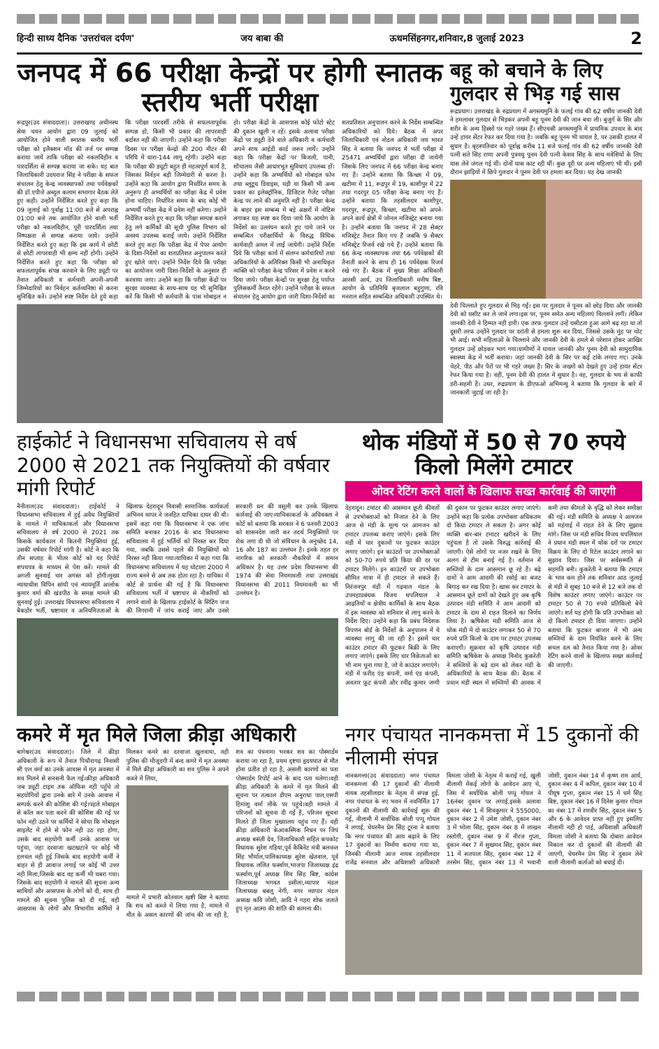हिन्दी साध्य दैनिक 'उत्तरांचल दर्पण' जय बाबा की ऊधमसिंहनगर,शनिवार,8 जुलाई 2023 2
जनपद में 66 परीक्षा केन्द्रों पर होगी स्नातक स्तरीय भर्ती परीक्षा
रूद्रपुर(उद संवाददाता)। उत्तराखण्ड अधीनस्थ सेवा चयन आयोग द्वारा 09 जुलाई को आयोजित होने वाली स्नातक स्तरीय भर्ती परीक्षा को इलैक्शन मॉड की तर्ज पर सम्पन्न कराया जायें ताकि परीक्षा को नकलविहीन व पारदर्शिता से सम्पन्न कराया जा सके। यह बात जिलाधिकारी उदयराज सिंह ने परीक्षा के सफल संचालन हेतु केन्द्र व्यवस्थापकों तथा पर्यवेक्षकों की डॉ.एपीजे अब्दुल कलाम सभागार बैठक लेते हुए कही। उन्होंने निर्देशित करते हुए कहा कि 09 जुलाई को पूर्वाह्न 11:00 बजे से अपराह्न 01:00 बजे तक आयोजित होने वाली भर्ती परीक्षा को नकलविहीन, पूरी पारदर्शिता तथा निष्पक्षता से सम्पन्न कराया जाये। उन्होंने निर्देशित करते हुए कहा कि इस कार्य में छोटी से छोटी लापरवाही भी क्षम्य नहीं होगी। उन्होंने निर्देशित करते हुए कहा कि परीक्षा को सफलतापूर्वक संपन्न करवाने के लिए ड्यूटी पर तैनात अधिकारी व कर्मचारी अपनी-अपनी जिम्मेदारियों का निर्वहन कर्तव्यनिष्ठा से करना सुनिश्चित करें। उन्होने स्पष्ट निर्देश देते हुये कहा कि परीक्षा पारदर्शी तरीके से सफलतापूर्वक सम्पन्न हो, किसी भी प्रकार की लापरवाही बर्दाश्त नहीं की जाएगी। उन्होंने कहा कि परीक्षा दिवस पर परीक्षा केन्द्रों की 200 मीटर की परिधि में धारा-144 लागू रहेगी। उन्होंने कहा कि परीक्षा की ड्यूटी बहुत ही महत्वपूर्ण कार्य है, जिसका निर्वहन बड़ी जिम्मेदारी से करना है। उन्होंने कहा कि आयोग द्वारा निर्धारित समय के अनुरूप ही अभ्यर्थियों का परीक्षा केंद्र में प्रवेश होना चाहिए। निर्धारित समय के बाद कोई भी अभ्यर्थी परीक्षा केंद्र में प्रवेश नहीं करेगा। उन्होंने निर्देशित करते हुए कहा कि परीक्षा सम्पन्न कराने हेतु लगे कर्मिकों की सूची पुलिस विभाग को अवश्य उपलब्ध कराई जाये। उन्होंने निर्देशित करते हुए कहा कि परीक्षा केंद्र में पेपर आयोग के दिशा-निर्देशों का शतप्रतिशत अनुपालन करते हुए खोले जाएं। उन्होंने निर्देश दिये कि परीक्षा का आयोजन जारी दिशा-निर्देशों के अनुसार ही करवाया जाए। उन्होंने कहा कि परीक्षा केंद्रों पर सुरक्षा व्यवस्था के साथ-साथ यह भी सुनिश्चित करें कि किसी भी कर्मचारी के पास मोबाइल न हो। परीक्षा केंद्रों के आसपास कोई फोटो स्टेट की दुकान खुली न रहें। इसके अलावा परीक्षा केंद्रों पर ड्यूटी देने वाले अधिकारी व कर्मचारी अपने साथ आईडी कार्ड जरूर लायें। उन्होंने कहा कि परीक्षा केंद्रों पर बिजली, पानी, शौचालय जैसी आधारभूत सुविधाएं उपलब्ध हों। उन्होंने कहा कि अभ्यर्थियों को मोबाइल फोन तथा ब्लूटूथ डिवाइस, घड़ी या किसी भी अन्य प्रकार का इलेक्ट्रॉनिक, डिजिटल गैजेट परीक्षा केन्द्र पर लाने की अनुमति नहीं है। परीक्षा केन्द्र के बाहर इस सम्बन्ध में बड़े अक्षरों में नोटिस लगाकर यह स्पष्ट कर दिया जाये कि आयोग के निर्देशों का उल्लंघन करते हुए पाये जाने पर सम्बन्धित परीक्षार्थियों के विरुद्ध विधिक कार्यवाही अमल में लाई जायेगी। उन्होंने निर्देश दिये कि परीक्षा कार्य में संलग्न कर्मचारियों तथा अधिकारियों के अतिरिक्त किसी भी अनाधिकृत व्यक्ति को परीक्षा केन्द्र परिसर में प्रवेश न करने दिया जाये। परीक्षा केन्द्रों पर सुरक्षा हेतु पर्याप्त पुलिसकर्मी तैनात रहेंगे। उन्होंने परीक्षा के सफल संचालन हेतु आयोग द्वारा जारी दिशा-निर्देशों का शतप्रतिशत अनुपालन करने के निर्देश सम्बन्धित अधिकारियों को दिये। बैठक में अपर जिलाधिकारी एवं नोडल अधिकारी जय भारत सिंह ने बताया कि जनपद मे भर्ती परीक्षा में 25471 अभ्यर्थियों द्वारा परीक्षा दी जायेगी जिसके लिए जनपद में 66 परीक्षा केन्द्र बनाए गए हैं। उन्होंने बताया कि किच्छा में 09, खटीमा में 11, रूद्रपुर में 19, काशीपुर में 22 तथा गदरपुर 05 परीक्षा केन्द्र बनाए गए हैं। उन्होंने बताया कि तहसीलदार काशीपुर, गदरपुर, रूद्रपुर, किच्छा, खटीमा को अपने- अपने कार्य क्षेत्रों में जोनल मजिस्ट्रेट बनाया गया है। उन्होंने बताया कि जनपद में 28 सेक्टर मजिस्ट्रेट तैनात किए गए हैं जबकि 9 सैक्टर मजिस्ट्रेट रिजर्व रखे गये हैं। उन्होंने बताया कि 66 केन्द्र व्यवस्थापक तथा 66 पर्यवेक्षकों की तैनाती करने के साथ ही 16 पर्यवेक्षक रिजर्व रखे गए हैं। बैठक में मुख्य शिक्षा अधिकारी आरसी आर्य, उप जिलाधिकारी मनीष बिष्ट, आयोग के प्रतिनिधि बृजलाल बहुगुणा, रवि मनराल सहित सम्बन्धित अधिकारी उपस्थित थे।
बहू को बचाने के लिए गुलदार से भिड़ गई सास
रूद्रप्रयाग। उत्तराखंड के रुद्रप्रयाग में अगस्त्यमुनि के फलई गांव की 62 वर्षीय जानकी देवी ने हमलावर गुलदार से भिड़कर अपनी बहू पूनम देवी की जान बचा ली। बुजुर्ग के सिर और शरीर के अन्य हिस्सों पर गहरे जख्म हैं। सीएचसी अगस्त्यमुनि में प्राथमिक उपचार के बाद उन्हें हायर सेंटर रेफर कर दिया गया है। जबकि बहू पूनम भी घायल है, पर उसकी हालत में सुधार है। बृहस्पतिवार को पूर्वाह्न करीब 11 बजे फलई गांव की 62 वर्षीय जानकी देवी पत्नी सते सिंह राणा अपनी पुत्रवधु पूनम देवी पत्नी केशव सिंह के साथ मवेशियों के लिए घास लेने जंगल गई थीं। दोनों घास काट रही थीं। कुछ दूरी पर अन्य महिलाएं भी थीं। इसी दौरान झाड़ियों में छिपे गुलदार ने पूनम देवी पर हमला कर दिया। यह देख जानकी
देवी चिल्लाते हुए गुलदार से भिड़ गईं। इस पर गुलदार ने पूनम को छोड़ दिया और जानकी देवी को घसीट कर ले जाने लगा।इस पर, पूनम समेत अन्य महिलाएं चिल्लाने लगीं। लेकिन जानकी देवी ने हिम्मत नहीं हारी। एक तरफ गुलदार उन्हें घसीटता हुआ आगे बढ़ रहा था तो दूसरी तरफ उन्होंने गुलदार पर दरांती से हमला शुरू कर दिया, जिससे उसके मुंह पर चोट भी आई। सभी महिलाओं के चिल्लाने और जानकी देवी के हमले से परेशान होकर आखिर गुलदार उन्हें छोड़कर भाग गया।ग्रामीणों ने घायल जानकी और पूनम देवी को सामुदायिक स्वास्थ्य केंद्र में भर्ती कराया। जहां जानकी देवी के सिर पर कई टांके लगाए गए। उनके चेहरे, पीठ और पैरों पर भी गहरे जख्म हैं। सिर के जख्मों को देखते हुए उन्हें हायर सेंटर रेफर किया गया है। वहीं, पूनम देवी की हालत में सुधार है। वह, गुलदार के भय से काफी डरी-सहमी हैं। उधर, रुद्रप्रयाग के डीएफओ अभिमन्यु ने बताया कि गुलदार के बारे में जानकारी जुटाई जा रही है।
हाईकोर्ट ने विधानसभा सचिवालय से वर्ष 2000 से 2021 तक नियुक्तियों की वर्षवार मांगी रिपोर्ट
नैनीताल(उद संवाददाता)। हाईकोर्ट ने विधानसभा सचिवालय में हुई अवैध नियुक्तियों के मामले में याचिकाकर्ता और विधानसभा सचिवालय से वर्ष 2000 से 2021 तक किसके कार्यकाल में कितनी नियुक्तियां हुई, उसकी वर्षवार रिपोर्ट मांगी है। कोर्ट ने कहा कि तीन सप्ताह के भीतर कोर्ट को यह रिपोर्ट शपथपत्र के माध्यम से पेश करें। मामले की अगली सुनवाई चार अगस्त को होगी।मुख्य न्यायाधीश विपिन सांघी एवं न्यायमूर्ति आलोक कुमार वर्मा की खंडपीठ के समक्ष मामले की सुनवाई हुई। उत्तराखंड विधानसभा सचिवालय में बैकडोर भर्ती, भ्रष्टाचार व अनियमितताओं के खिलाफ देहरादून निवासी सामाजिक कार्यकर्ता अभिनव थापर ने जनहित याचिका दायर की थी। इसमें कहा गया कि विधानसभा ने एक जांच समिति बनाकर 2016 के बाद विधानसभा सचिवालय में हुई भर्तियों को निरस्त कर दिया गया, जबकि उससे पहले की नियुक्तियों को निरस्त नहीं किया गया।याचिका में कहा गया कि विधानसभा सचिवालय में यह घोटाला 2000 में राज्य बनने से अब तक होता रहा है। याचिका में कोर्ट से प्रार्थना की गई है कि विधानसभा सचिवालय भर्ती में भ्रष्टाचार से नौकरियों को लगाने वालों के खिलाफ हाईकोर्ट के सिटिंग जज की निगरानी में जांच कराई जाए और उनसे सरकारी धन की वसूली कर उनके खिलाफ कार्रवाई की जाए।याचिकाकर्ता के अधिवक्ता ने कोर्ट को बताया कि सरकार ने 6 फरवरी 2003 को शासनदेश जारी कर तदर्थ नियुक्तियों पर रोक लगा दी थी जो संविधान के अनुच्छेद 14, 16 और 187 का उल्लंघन है। इनके तहत हर नागरिक को सरकारी नौकरियों में समान अधिकार है। यह उत्तर प्रदेश विधानसभा की 1974 की सेवा नियमावली तथा उत्तराखंड विधानसभा की 2011 नियमावली का भी उल्लंघन है।
थोक मंडियों में 50 से 70 रुपये किलो मिलेंगे टमाटर
ओवर रेटिंग करने वालों के खिलाफ सख्त कार्रवाई की जाएगी
देहरादून। टमाटर की आसमान छूती कीमतों से उपभोक्ताओं को निजात देने के लिए आज से मंडी के मूल्य पर आमजन को टमाटर उपलब्ध कराए जाएंगे। इसके लिए मंडी में चार दुकानों पर फुटकर काउंटर लगाए जाएंगे। इन काउंटरों पर उपभोक्ताओं को 50-70 रुपये प्रति किग्रा की दर पर टमाटर मिलेंगे। इन काउंटरों पर उपभोक्ता सीमित मात्रा में ही टमाटर ले सकते हैं। निरंजनपुर मंडी में गढ़वाल मंडल के उपमहाप्रबंधक विजय थपलियाल ने आढ़तियों व क्षेत्रीय कार्मिकों के साथ बैठक में इस व्यवस्था को शनिवार से लागू करने के निर्देश दिए। उन्होंने कहा कि प्रबंध निदेशक विपणन बोर्ड के निर्देशों के अनुपालन में ये व्यवस्था लागू की जा रही है। इसमें चार काउंटर टमाटर की फुटकर बिक्री के लिए लगाए जाएंगे। इसके लिए चार विक्रेताओं का भी नाम चुना गया है, जो ये काउंटर लगाएंगे। मंडी में फरीद एंड कंपनी, वर्मा एंड कंपनी, अवतार फ्रूट कंपनी और रवींद्र कुमार जग्गी की दुकान पर फुटकर काउंटर लगाए जाएंगे। उन्होंने कहा कि प्रत्येक उपभोक्ता अधिकतम दो किग्रा टमाटर ले सकता है। अगर कोई व्यक्ति बार-बार टमाटर खरीदने के लिए पहुंचता है तो उसके विरुद्ध कार्रवाई की जाएगी। ऐसे लोगों पर नजर रखने के लिए अलग से टीम बनाई गई है। वर्तमान में सब्जियों के दाम आसमान छू रहे हैं। बढ़े दामों ने आम आदमी की रसोई का बजट बिगाड़ कर रख दिया है। खास कर टमाटर के आसमान छूते दामों को देखते हुए अब कृषि उत्पादन मंडी समिति ने आम आदमी को टमाटर के दाम से राहत दिलाने का निर्णय लिया है। ऋषिकेश मंडी समिति आज से थोक मंडी में दो काउंटर लगाकर 50 से 70 रुपये प्रति किलो के दाम पर टमाटर उपलब्ध कराएगी। शुक्रवार को कृषि उत्पादन मंडी समिति ऋषिकेश के अध्यक्ष विनोद कुकरेती ने सब्जियों के बढ़े दाम को लेकर मंडी के अधिकारियों के साथ बैठक की। बैठक में प्रधान मंडी स्थल में सब्जियों की आवक में कमी तथा कीमतों के वृद्धि को लेकर समीक्षा की गई। मंडी समिति के अध्यक्ष ने आमजन को महंगाई में राहत देने के लिए सुझाव मांगे। जिस पर मंडी सचिव विजय थपलियाल ने प्रधान मंडी स्थल में थोक दरों पर टमाटर विक्रय के लिए दो रिटेल काउंटर लगाने का सुझाव दिया। जिस पर सर्वसम्मति से सहमति बनी। कुकरेती ने बताया कि टमाटर के भाव कम होने तक शनिवार आठ जुलाई से मंडी में सुबह 10 बजे से 12 बजे तक दो विशेष काउंटर लगाए जाएंगे। काउंटर पर टमाटर 50 से 70 रुपये प्रतिकिलो बेचे जाएंगे। शर्त यह होगी कि प्रति उपभोक्ता को दो किलो टमाटर ही दिया जाएगा। उन्होंने बताया कि फुटकर बाजार में भी अन्य सब्जियों के दाम नियंत्रित करने के लिए सचल दल को तैनात किया गया है। ओवर रेटिंग करने वालों के खिलाफ सख्त कार्रवाई की जाएगी।
कमरे में मृत मिले जिला क्रीड़ा अधिकारी
बागेश्वर(उद संवाददाता)। जिले में क्रीड़ा अधिकारी के रूप में तैनात पिथौरागढ़ निवासी सी एल वर्मा का उनके आवास में मृत अवस्था में शव मिलने से सनसनी फैल गई।क्रीड़ा अधिकारी जब ड्यूटी टाइम तक ऑफिस नही पहुँचे तो सहयोगियों द्वारा उनके बारे में उनके आवास में सम्पर्क करने की कोशिश की गई।पहले मोबाइल से कॉल कर पता करने की कोशिश की गई पर फोन नही उठने पर कर्मियों ने सोचा कि मोबाइल साइलेंट में होने से फोन नही उठ रहा होगा, उसके बाद सहयोगी कर्मी उनके आवास पर पहुंचा, जहा दरवाजा खटखटाने पर कोई भी हलचल नही हुई जिसके बाद सहयोगी कर्मी ने बाहर से ही आवाज लगाई पर कोई भी उत्तर नही मिला,जिसके बाद वह कर्मी भी घबरा गया।जिसके बाद सहयोगी ने मामले की सूचना अन्य साथियों और आसपास के लोगों को दी, साथ ही मामले की सूचना पुलिस को दी गई, वही आसपास के लोगों और विभागीय कर्मियों ने मिलकर कमरे का दरवाजा खुलवाया, वही पुलिस की मौजूदगी में बन्द कमरे में मृत अवस्था में मिले क्रीड़ा अधिकारी का शव पुलिस ने अपने कब्जे में लिया,
मामले में प्रभारी कोतवाल खष्टी बिष्ट ने बताया कि शव को कब्जे में लिया गया है, मामले में मौत के असल कारणों की जांच की जा रही है, शव का पंचनामा भरकर शव का पोस्मार्डम कराया जा रहा है, प्रथम दृष्टया हृदयघात से मौत होना प्रतीत हो रहा है, असली कारणों का पता पोस्मार्डम रिपोर्ट आने के बाद पता चलेगा।वही क्रीड़ा अधिकारी के कमरे में मृत मिलने की सूचना पर तत्काल डीएम अनुराधा पाल,एसपी हिमांशु वर्मा मौके पर पहुंचे।वही मामले में परिजनों को सूचना दी गई है, परिजन सूचना मिलते ही जिला मुख्यालय पहुंच गए हैं। वही क्रीड़ा अधिकारी केआकस्मिक निधन पर जिपं अध्यक्ष बसंती देव, जिलाधिकारी सहित कपकोट विधायक सुरेश गड़िया,पूर्व कैबिनेट मंत्री बलवन्त सिंह भौर्याल,पालिकाध्यक्ष सुरेश खेतवाल, पूर्व विधायक ललित फर्स्वाण,भाजपा जिलाध्यक्ष इंद्र फर्स्वाण,पूर्व अध्यक्ष शिव सिंह बिष्ट, कांग्रेस जिलाध्यक्ष भगवत डसीला,व्यापार मंडल जिलाध्यक्ष बबलू नेगी, नगर व्यापार मंडल अध्यक्ष कवि जोशी, आदि ने गहरा शोक जताते हुए मृत आत्मा की शांति की कामना की।
नगर पंचायत नानकमत्ता में 15 दुकानों की नीलामी संपन्न
नानकमत्ता(उद संवाददाता) नगर पंचायत नानकमत्ता की 17 दुकानों की नीलामी नायब तहसीलदार के नेतृत्व में संपन्न हुई, नगर पंचायत के नए भवन में नवनिर्मित 17 दुकानों की नीलामी की कार्रवाई शुरू की गई, नीलामी में सर्वाधिक बोली पप्पू गोयल ने लगाई, चेयरमैन प्रेम सिंह टूरना ने बताया कि नगर पंचायत की आय बढ़ाने के लिए 17 दुकानों का निर्माण कराया गया था, जिनकी नीलामी आज नायब तहसीलदार राजेंद्र सनवाल और अधिशासी अधिकारी विमला जोशी के नेतृत्व में कराई गई, खुली नीलामी मेंकई लोगों के आवेदन आए थे, जिस में सर्वाधिक बोली पप्पू गोयल ने 16नंबर दुकान पर लगाई,इसके अलावा दुकान नंबर 1 में शिवकुमार ने 555000, दुकान नंबर 2 में उमेश जोशी, दुकान नंबर 3 में भोला सिंह, दुकान नंबर 8 में लाखन रस्तोगी, दुकान नंबर 9 में नीरज गुप्ता, दुकान नंबर 7 में सुखमन सिंह, दुकान नंबर 11 में सतपाल सिंह, दुकान नंबर 12 में तरसेम सिंह, दुकान नंबर 13 में भवानी जोशी, दुकान नंबर 14 में कृष्ण राम आर्य, दुकान नंबर 4 में कपिल, दुकान नंबर 10 में पीयूष गुप्ता, दुकान नंबर 15 में धर्म सिंह बिष्ट, दुकान नंबर 16 में दिनेश कुमार गोयल का नंबर 17 में रणवीर सिंह, दुकान नंबर 5 और 6 के आवेदन प्राप्त नहीं हुए इसलिए नीलामी नहीं हो पाई, अधिशासी अधिकारी विमला जोशी ने बताया कि दोबारा आवेदन निकाल कर दो दुकानों की नीलामी की जाएगी, चेयरमैन प्रेम सिंह ने दुकान लेने वाली नीलामी कर्ताओं को बधाई दी।